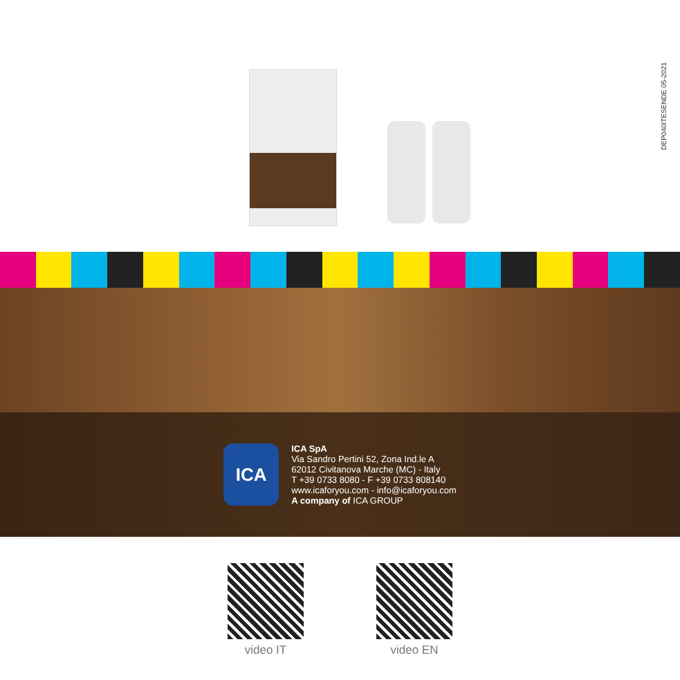DEP040ITESENDE 05-2021
ICA
ICA SpA
Via Sandro Pertini 52, Zona Ind.le A
62012 Civitanova Marche (MC) - Italy
T +39 0733 8080 - F +39 0733 808140
www.icaforyou.com - info@icaforyou.com
A company of ICA GROUP
video IT video EN